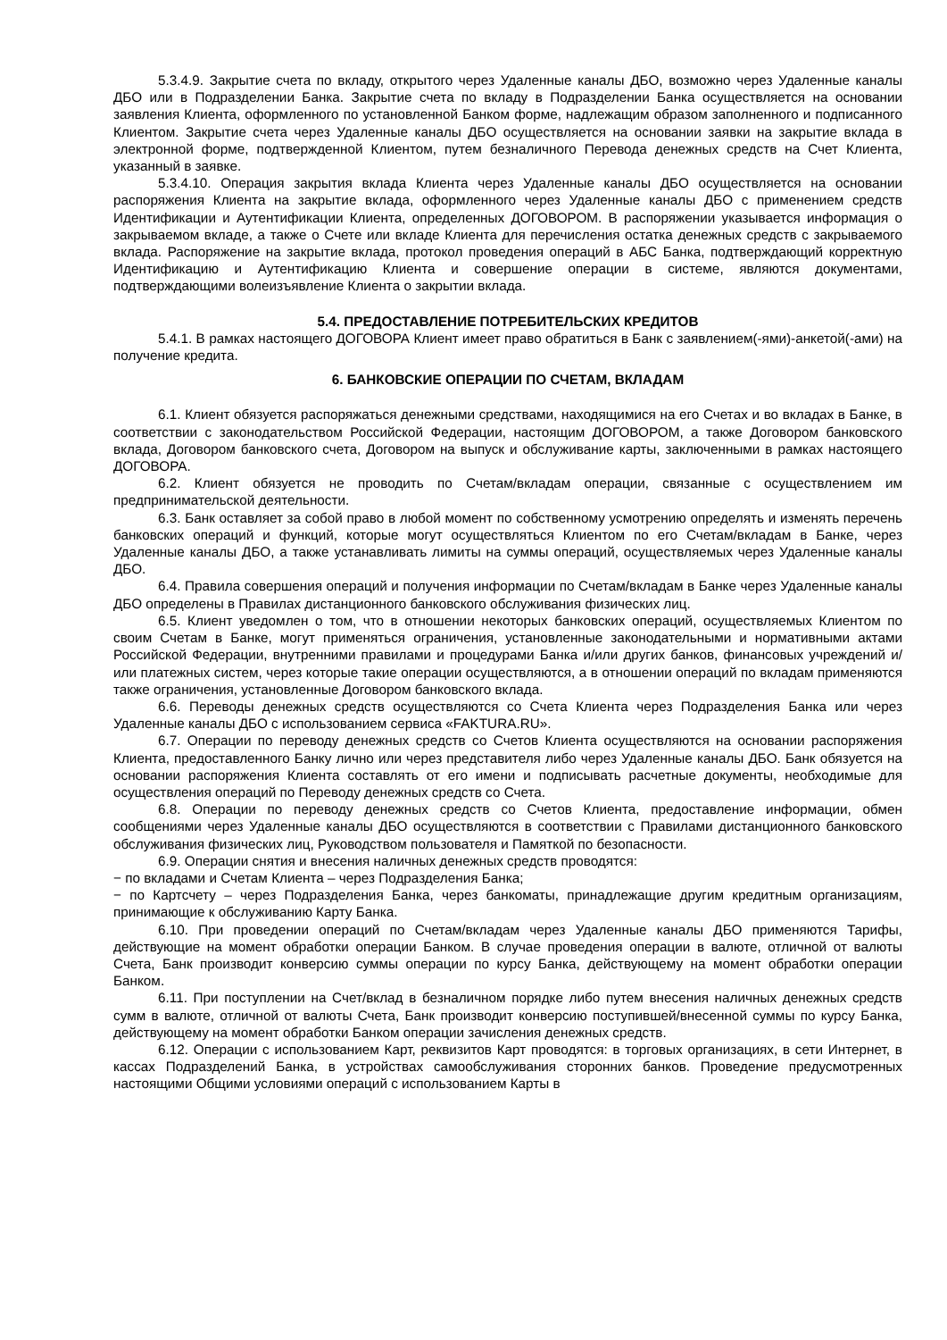5.3.4.9. Закрытие счета по вкладу, открытого через Удаленные каналы ДБО, возможно через Удаленные каналы ДБО или в Подразделении Банка. Закрытие счета по вкладу в Подразделении Банка осуществляется на основании заявления Клиента, оформленного по установленной Банком форме, надлежащим образом заполненного и подписанного Клиентом. Закрытие счета через Удаленные каналы ДБО осуществляется на основании заявки на закрытие вклада в электронной форме, подтвержденной Клиентом, путем безналичного Перевода денежных средств на Счет Клиента, указанный в заявке.
5.3.4.10. Операция закрытия вклада Клиента через Удаленные каналы ДБО осуществляется на основании распоряжения Клиента на закрытие вклада, оформленного через Удаленные каналы ДБО с применением средств Идентификации и Аутентификации Клиента, определенных ДОГОВОРОМ. В распоряжении указывается информация о закрываемом вкладе, а также о Счете или вкладе Клиента для перечисления остатка денежных средств с закрываемого вклада. Распоряжение на закрытие вклада, протокол проведения операций в АБС Банка, подтверждающий корректную Идентификацию и Аутентификацию Клиента и совершение операции в системе, являются документами, подтверждающими волеизъявление Клиента о закрытии вклада.
5.4. ПРЕДОСТАВЛЕНИЕ ПОТРЕБИТЕЛЬСКИХ КРЕДИТОВ
5.4.1. В рамках настоящего ДОГОВОРА Клиент имеет право обратиться в Банк с заявлением(-ями)-анкетой(-ами) на получение кредита.
6. БАНКОВСКИЕ ОПЕРАЦИИ ПО СЧЕТАМ, ВКЛАДАМ
6.1. Клиент обязуется распоряжаться денежными средствами, находящимися на его Счетах и во вкладах в Банке, в соответствии с законодательством Российской Федерации, настоящим ДОГОВОРОМ, а также Договором банковского вклада, Договором банковского счета, Договором на выпуск и обслуживание карты, заключенными в рамках настоящего ДОГОВОРА.
6.2. Клиент обязуется не проводить по Счетам/вкладам операции, связанные с осуществлением им предпринимательской деятельности.
6.3. Банк оставляет за собой право в любой момент по собственному усмотрению определять и изменять перечень банковских операций и функций, которые могут осуществляться Клиентом по его Счетам/вкладам в Банке, через Удаленные каналы ДБО, а также устанавливать лимиты на суммы операций, осуществляемых через Удаленные каналы ДБО.
6.4. Правила совершения операций и получения информации по Счетам/вкладам в Банке через Удаленные каналы ДБО определены в Правилах дистанционного банковского обслуживания физических лиц.
6.5. Клиент уведомлен о том, что в отношении некоторых банковских операций, осуществляемых Клиентом по своим Счетам в Банке, могут применяться ограничения, установленные законодательными и нормативными актами Российской Федерации, внутренними правилами и процедурами Банка и/или других банков, финансовых учреждений и/или платежных систем, через которые такие операции осуществляются, а в отношении операций по вкладам применяются также ограничения, установленные Договором банковского вклада.
6.6. Переводы денежных средств осуществляются со Счета Клиента через Подразделения Банка или через Удаленные каналы ДБО с использованием сервиса «FAKTURA.RU».
6.7. Операции по переводу денежных средств со Счетов Клиента осуществляются на основании распоряжения Клиента, предоставленного Банку лично или через представителя либо через Удаленные каналы ДБО. Банк обязуется на основании распоряжения Клиента составлять от его имени и подписывать расчетные документы, необходимые для осуществления операций по Переводу денежных средств со Счета.
6.8. Операции по переводу денежных средств со Счетов Клиента, предоставление информации, обмен сообщениями через Удаленные каналы ДБО осуществляются в соответствии с Правилами дистанционного банковского обслуживания физических лиц, Руководством пользователя и Памяткой по безопасности.
6.9. Операции снятия и внесения наличных денежных средств проводятся:
− по вкладами и Счетам Клиента – через Подразделения Банка;
− по Картсчету – через Подразделения Банка, через банкоматы, принадлежащие другим кредитным организациям, принимающие к обслуживанию Карту Банка.
6.10. При проведении операций по Счетам/вкладам через Удаленные каналы ДБО применяются Тарифы, действующие на момент обработки операции Банком. В случае проведения операции в валюте, отличной от валюты Счета, Банк производит конверсию суммы операции по курсу Банка, действующему на момент обработки операции Банком.
6.11. При поступлении на Счет/вклад в безналичном порядке либо путем внесения наличных денежных средств сумм в валюте, отличной от валюты Счета, Банк производит конверсию поступившей/внесенной суммы по курсу Банка, действующему на момент обработки Банком операции зачисления денежных средств.
6.12. Операции с использованием Карт, реквизитов Карт проводятся: в торговых организациях, в сети Интернет, в кассах Подразделений Банка, в устройствах самообслуживания сторонних банков. Проведение предусмотренных настоящими Общими условиями операций с использованием Карты в